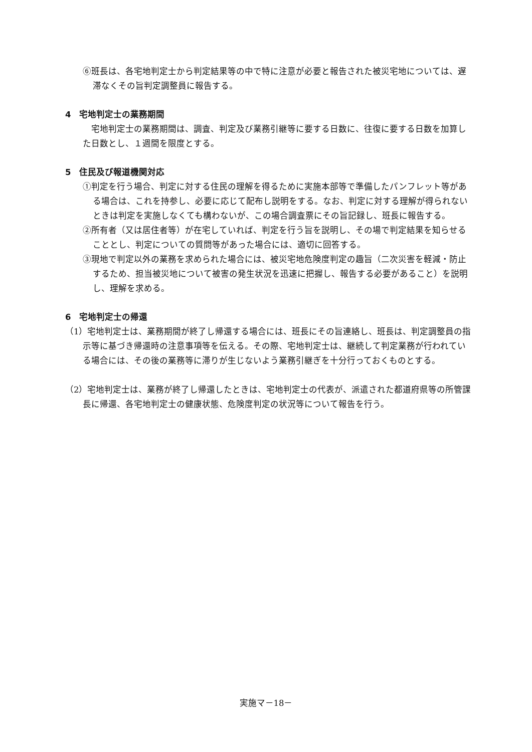⑥班長は、各宅地判定士から判定結果等の中で特に注意が必要と報告された被災宅地については、遅滞なくその旨判定調整員に報告する。
4　宅地判定士の業務期間
宅地判定士の業務期間は、調査、判定及び業務引継等に要する日数に、往復に要する日数を加算した日数とし、１週間を限度とする。
5　住民及び報道機関対応
①判定を行う場合、判定に対する住民の理解を得るために実施本部等で準備したパンフレット等がある場合は、これを持参し、必要に応じて配布し説明をする。なお、判定に対する理解が得られないときは判定を実施しなくても構わないが、この場合調査票にその旨記録し、班長に報告する。
②所有者（又は居住者等）が在宅していれば、判定を行う旨を説明し、その場で判定結果を知らせることとし、判定についての質問等があった場合には、適切に回答する。
③現地で判定以外の業務を求められた場合には、被災宅地危険度判定の趣旨（二次災害を軽減・防止するため、担当被災地について被害の発生状況を迅速に把握し、報告する必要があること）を説明し、理解を求める。
6　宅地判定士の帰還
（1）宅地判定士は、業務期間が終了し帰還する場合には、班長にその旨連絡し、班長は、判定調整員の指示等に基づき帰還時の注意事項等を伝える。その際、宅地判定士は、継続して判定業務が行われている場合には、その後の業務等に滞りが生じないよう業務引継ぎを十分行っておくものとする。
（2）宅地判定士は、業務が終了し帰還したときは、宅地判定士の代表が、派遣された都道府県等の所管課長に帰還、各宅地判定士の健康状態、危険度判定の状況等について報告を行う。
実施マ－18－